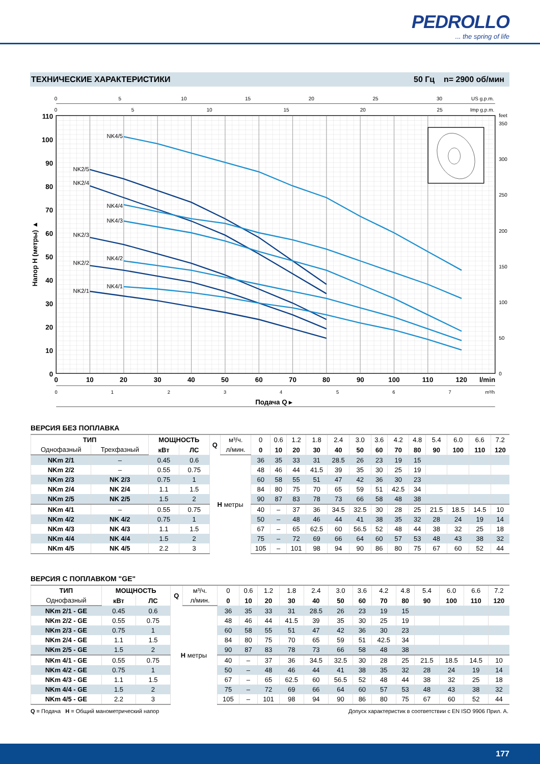PEDROLLO... the spring of life
ТЕХНИЧЕСКИЕ ХАРАКТЕРИСТИКИ 50 Гц n= 2900 об/мин
0
0
5
10
15
20
25
30
US g.p.m.
0
5
10
15
20
25
Imp g.p.m.
110
100
90
80
70
60
50
40
30
20
10
0
Напор H (метры) ▲
feet
350
300
250
200
150
100
50
0
0
10
20
30
40
50
60
70
80
90
100
110
120
l/min
0
1
2
3
4
5
6
7
m³/h
Подача Q ▸
NK4/5
NK2/5
NK2/4
NK4/4
NK4/3
NK2/3
NK4/2
NK2/2
NK4/1
NK2/1
ВЕРСИЯ БЕЗ ПОПЛАВКА
| ТИП | | МОЩНОСТЬ | | Q | м³/ч. | 0 | 0.6 | 1.2 | 1.8 | 2.4 | 3.0 | 3.6 | 4.2 | 4.8 | 5.4 | 6.0 | 6.6 | 7.2 |
| Однофазный | Трехфазный | кВт | ЛС | | л/мин. | 0 | 10 | 20 | 30 | 40 | 50 | 60 | 70 | 80 | 90 | 100 | 110 | 120 |
| NKm 2/1 | – | 0.45 | 0.6 | H метры | | 36 | 35 | 33 | 31 | 28.5 | 26 | 23 | 19 | 15 | | | | |
| NKm 2/2 | – | 0.55 | 0.75 | | | 48 | 46 | 44 | 41.5 | 39 | 35 | 30 | 25 | 19 | | | | |
| NKm 2/3 | NK 2/3 | 0.75 | 1 | | | 60 | 58 | 55 | 51 | 47 | 42 | 36 | 30 | 23 | | | | |
| NKm 2/4 | NK 2/4 | 1.1 | 1.5 | | | 84 | 80 | 75 | 70 | 65 | 59 | 51 | 42.5 | 34 | | | | |
| NKm 2/5 | NK 2/5 | 1.5 | 2 | | | 90 | 87 | 83 | 78 | 73 | 66 | 58 | 48 | 38 | | | | |
| NKm 4/1 | – | 0.55 | 0.75 | | | 40 | – | 37 | 36 | 34.5 | 32.5 | 30 | 28 | 25 | 21.5 | 18.5 | 14.5 | 10 |
| NKm 4/2 | NK 4/2 | 0.75 | 1 | | | 50 | – | 48 | 46 | 44 | 41 | 38 | 35 | 32 | 28 | 24 | 19 | 14 |
| NKm 4/3 | NK 4/3 | 1.1 | 1.5 | | | 67 | – | 65 | 62.5 | 60 | 56.5 | 52 | 48 | 44 | 38 | 32 | 25 | 18 |
| NKm 4/4 | NK 4/4 | 1.5 | 2 | | | 75 | – | 72 | 69 | 66 | 64 | 60 | 57 | 53 | 48 | 43 | 38 | 32 |
| NKm 4/5 | NK 4/5 | 2.2 | 3 | | | 105 | – | 101 | 98 | 94 | 90 | 86 | 80 | 75 | 67 | 60 | 52 | 44 |
ВЕРСИЯ С ПОПЛАВКОМ "GE"
| ТИП | МОЩНОСТЬ | | Q | м³/ч. | 0 | 0.6 | 1.2 | 1.8 | 2.4 | 3.0 | 3.6 | 4.2 | 4.8 | 5.4 | 6.0 | 6.6 | 7.2 |
| Однофазный | кВт | ЛС | | л/мин. | 0 | 10 | 20 | 30 | 40 | 50 | 60 | 70 | 80 | 90 | 100 | 110 | 120 |
| NKm 2/1 - GE | 0.45 | 0.6 | H метры | | 36 | 35 | 33 | 31 | 28.5 | 26 | 23 | 19 | 15 | | | | |
| NKm 2/2 - GE | 0.55 | 0.75 | | | 48 | 46 | 44 | 41.5 | 39 | 35 | 30 | 25 | 19 | | | | |
| NKm 2/3 - GE | 0.75 | 1 | | | 60 | 58 | 55 | 51 | 47 | 42 | 36 | 30 | 23 | | | | |
| NKm 2/4 - GE | 1.1 | 1.5 | | | 84 | 80 | 75 | 70 | 65 | 59 | 51 | 42.5 | 34 | | | | |
| NKm 2/5 - GE | 1.5 | 2 | | | 90 | 87 | 83 | 78 | 73 | 66 | 58 | 48 | 38 | | | | |
| NKm 4/1 - GE | 0.55 | 0.75 | | | 40 | – | 37 | 36 | 34.5 | 32.5 | 30 | 28 | 25 | 21.5 | 18.5 | 14.5 | 10 |
| NKm 4/2 - GE | 0.75 | 1 | | | 50 | – | 48 | 46 | 44 | 41 | 38 | 35 | 32 | 28 | 24 | 19 | 14 |
| NKm 4/3 - GE | 1.1 | 1.5 | | | 67 | – | 65 | 62.5 | 60 | 56.5 | 52 | 48 | 44 | 38 | 32 | 25 | 18 |
| NKm 4/4 - GE | 1.5 | 2 | | | 75 | – | 72 | 69 | 66 | 64 | 60 | 57 | 53 | 48 | 43 | 38 | 32 |
| NKm 4/5 - GE | 2.2 | 3 | | | 105 | – | 101 | 98 | 94 | 90 | 86 | 80 | 75 | 67 | 60 | 52 | 44 |
Q = Подача H = Общий манометрический напор Допуск характеристик в соответствии с EN ISO 9906 Прил. A.
177